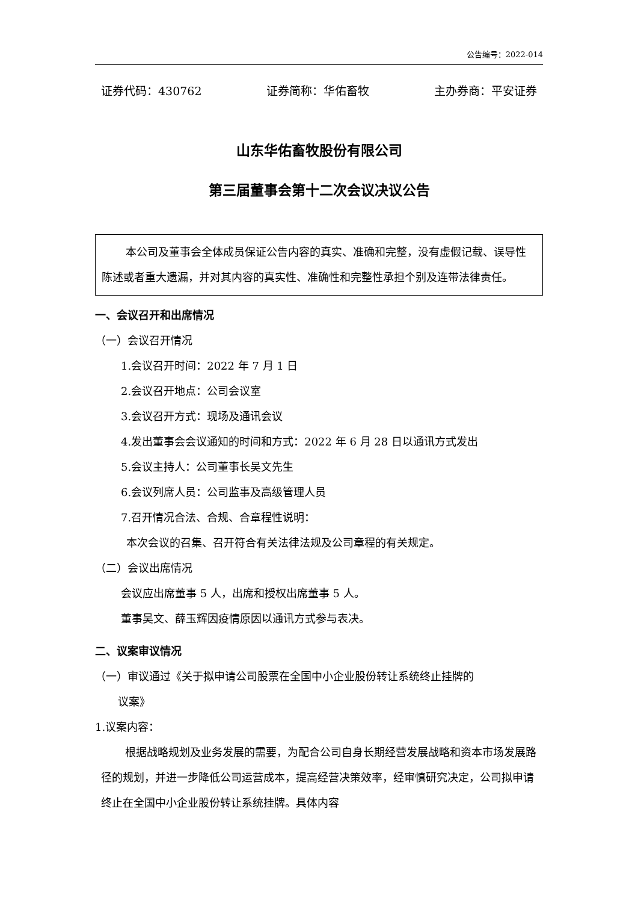公告编号：2022-014
证券代码：430762 证券简称：华佑畜牧 主办券商：平安证券
山东华佑畜牧股份有限公司
第三届董事会第十二次会议决议公告
本公司及董事会全体成员保证公告内容的真实、准确和完整，没有虚假记载、误导性陈述或者重大遗漏，并对其内容的真实性、准确性和完整性承担个别及连带法律责任。
一、会议召开和出席情况
（一）会议召开情况
1.会议召开时间：2022 年 7 月 1 日
2.会议召开地点：公司会议室
3.会议召开方式：现场及通讯会议
4.发出董事会会议通知的时间和方式：2022 年 6 月 28 日以通讯方式发出
5.会议主持人：公司董事长吴文先生
6.会议列席人员：公司监事及高级管理人员
7.召开情况合法、合规、合章程性说明：
本次会议的召集、召开符合有关法律法规及公司章程的有关规定。
（二）会议出席情况
会议应出席董事 5 人，出席和授权出席董事 5 人。
董事吴文、薛玉辉因疫情原因以通讯方式参与表决。
二、议案审议情况
（一）审议通过《关于拟申请公司股票在全国中小企业股份转让系统终止挂牌的
议案》
1.议案内容：
根据战略规划及业务发展的需要，为配合公司自身长期经营发展战略和资本市场发展路径的规划，并进一步降低公司运营成本，提高经营决策效率，经审慎研究决定，公司拟申请终止在全国中小企业股份转让系统挂牌。具体内容